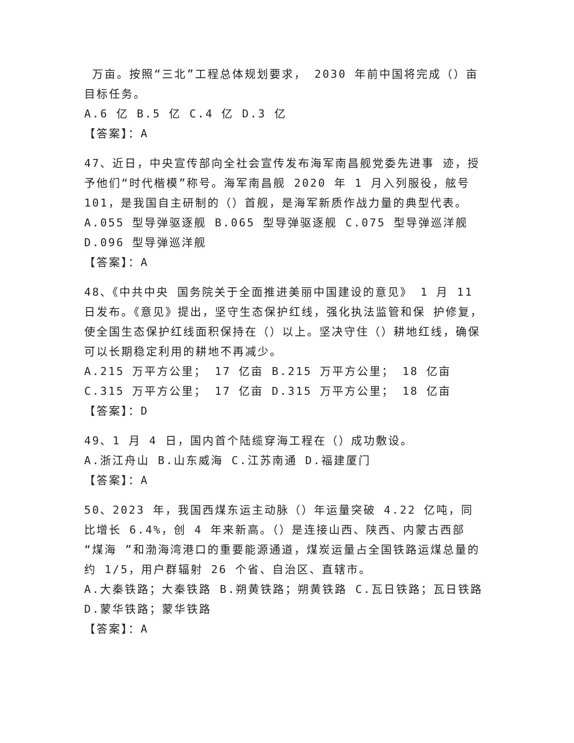万亩。按照“三北”工程总体规划要求， 2030 年前中国将完成（）亩目标任务。
A.6 亿 B.5 亿 C.4 亿 D.3 亿
【答案】：A
47、近日，中央宣传部向全社会宣传发布海军南昌舰党委先进事 迹，授予他们“时代楷模”称号。海军南昌舰 2020 年 1 月入列服役，舷号 101，是我国自主研制的（）首舰，是海军新质作战力量的典型代表。
A.055 型导弹驱逐舰 B.065 型导弹驱逐舰 C.075 型导弹巡洋舰 D.096 型导弹巡洋舰
【答案】：A
48、《中共中央 国务院关于全面推进美丽中国建设的意见》 1 月 11 日发布。《意见》提出，坚守生态保护红线，强化执法监管和保 护修复，使全国生态保护红线面积保持在（）以上。坚决守住（）耕地红线，确保可以长期稳定利用的耕地不再减少。
A.215 万平方公里； 17 亿亩 B.215 万平方公里； 18 亿亩 C.315 万平方公里； 17 亿亩 D.315 万平方公里； 18 亿亩
【答案】：D
49、1 月 4 日，国内首个陆缆穿海工程在（）成功敷设。
A.浙江舟山 B.山东威海 C.江苏南通 D.福建厦门
【答案】：A
50、2023 年，我国西煤东运主动脉（）年运量突破 4.22 亿吨，同比增长 6.4%，创 4 年来新高。（）是连接山西、陕西、内蒙古西部 “煤海 ”和渤海湾港口的重要能源通道，煤炭运量占全国铁路运煤总量的约 1/5，用户群辐射 26 个省、自治区、直辖市。
A.大秦铁路；大秦铁路 B.朔黄铁路；朔黄铁路 C.瓦日铁路；瓦日铁路 D.蒙华铁路；蒙华铁路
【答案】：A